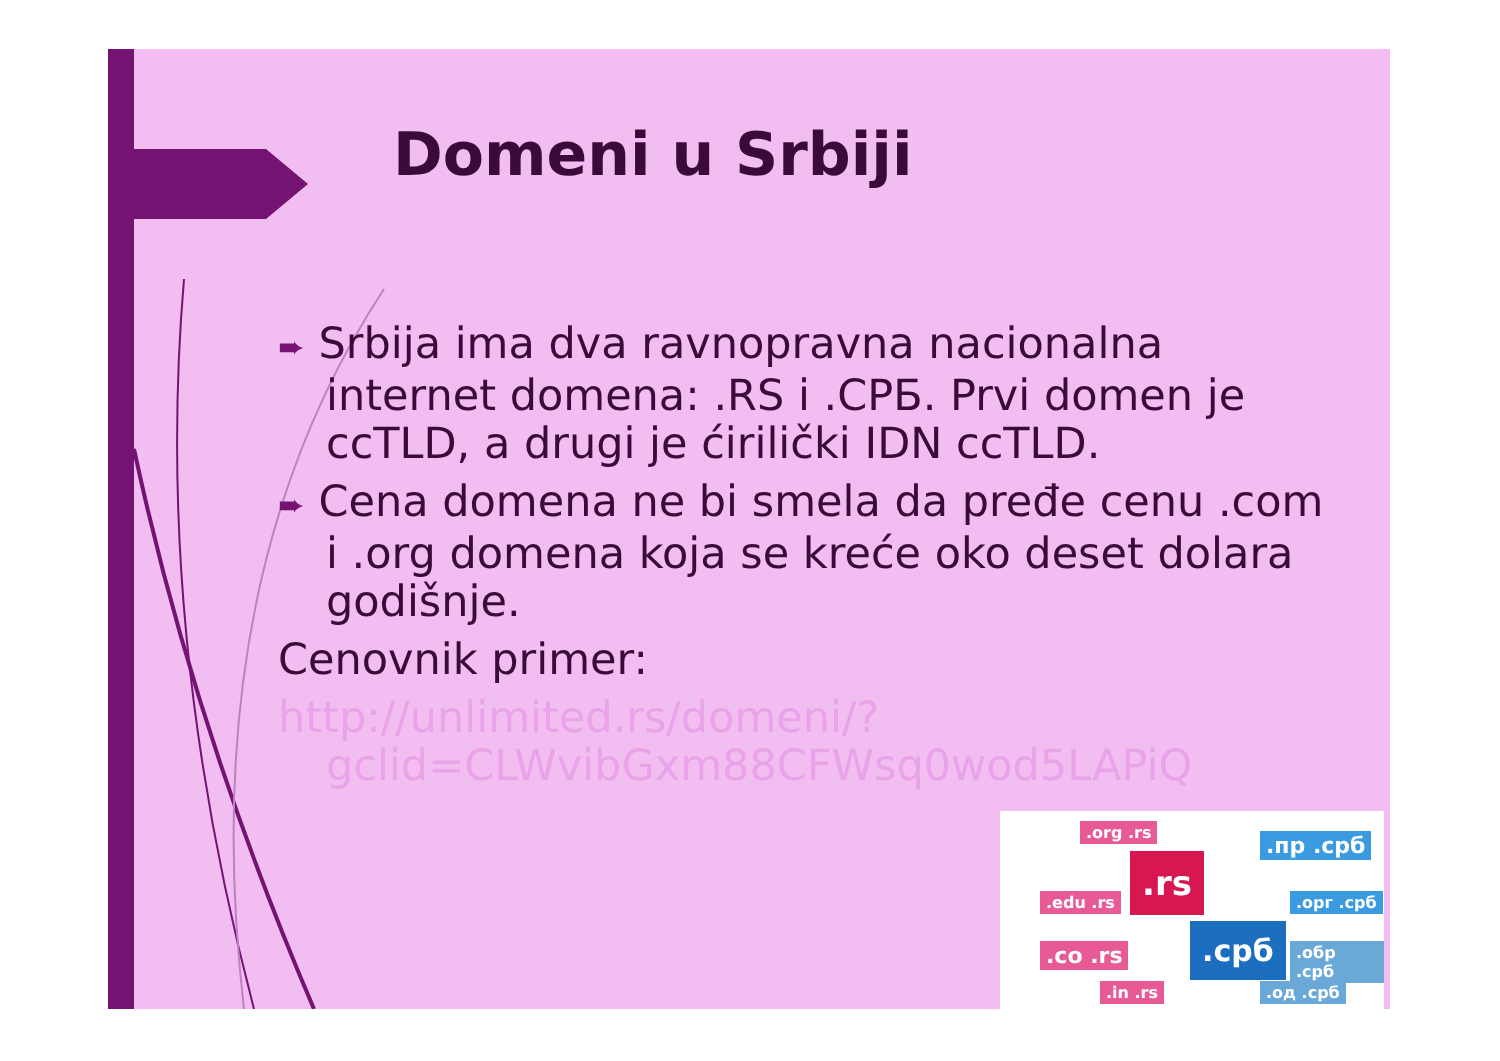Domeni u Srbiji
➨ Srbija ima dva ravnopravna nacionalna internet domena: .RS i .СРБ. Prvi domen je ccTLD, a drugi je ćirilički IDN ccTLD.
➨ Cena domena ne bi smela da pređe cenu .com i .org domena koja se kreće oko deset dolara godišnje.
Cenovnik primer:
http://unlimited.rs/domeni/?gclid=CLWvibGxm88CFWsq0wod5LAPiQ
.rs
.срб
.org .rs
.пр .срб
.edu .rs
.co .rs
.in .rs
.орг .срб
.обр .срб
.од .срб